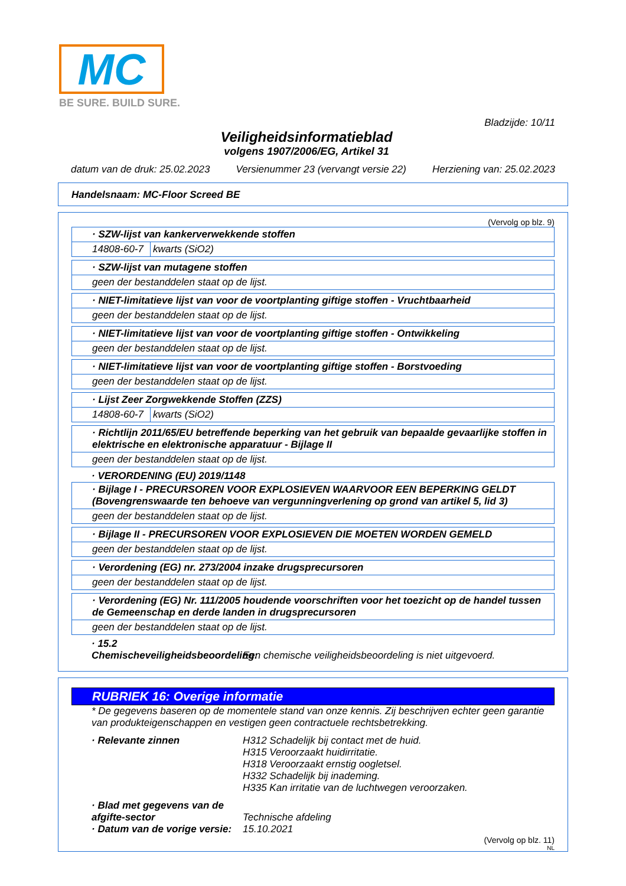MC
BE SURE. BUILD SURE.
Bladzijde: 10/11
Veiligheidsinformatieblad
volgens 1907/2006/EG, Artikel 31
datum van de druk: 25.02.2023 Versienummer 23 (vervangt versie 22) Herziening van: 25.02.2023
Handelsnaam: MC-Floor Screed BE
(Vervolg op blz. 9)
| · SZW-lijst van kankerverwekkende stoffen | |
| 14808-60-7 | kwarts (SiO2) |
| · SZW-lijst van mutagene stoffen |
| geen der bestanddelen staat op de lijst. |
| · NIET-limitatieve lijst van voor de voortplanting giftige stoffen - Vruchtbaarheid |
| geen der bestanddelen staat op de lijst. |
| · NIET-limitatieve lijst van voor de voortplanting giftige stoffen - Ontwikkeling |
| geen der bestanddelen staat op de lijst. |
| · NIET-limitatieve lijst van voor de voortplanting giftige stoffen - Borstvoeding |
| geen der bestanddelen staat op de lijst. |
| · Lijst Zeer Zorgwekkende Stoffen (ZZS) | |
| 14808-60-7 | kwarts (SiO2) |
| · Richtlijn 2011/65/EU betreffende beperking van het gebruik van bepaalde gevaarlijke stoffen in elektrische en elektronische apparatuur - Bijlage II |
| geen der bestanddelen staat op de lijst. |
· VERORDENING (EU) 2019/1148
| · Bijlage I - PRECURSOREN VOOR EXPLOSIEVEN WAARVOOR EEN BEPERKING GELDT (Bovengrenswaarde ten behoeve van vergunningverlening op grond van artikel 5, lid 3) |
| geen der bestanddelen staat op de lijst. |
| · Bijlage II - PRECURSOREN VOOR EXPLOSIEVEN DIE MOETEN WORDEN GEMELD |
| geen der bestanddelen staat op de lijst. |
| · Verordening (EG) nr. 273/2004 inzake drugsprecursoren |
| geen der bestanddelen staat op de lijst. |
| · Verordening (EG) Nr. 111/2005 houdende voorschriften voor het toezicht op de handel tussen de Gemeenschap en derde landen in drugsprecursoren |
| geen der bestanddelen staat op de lijst. |
· 15.2 Chemischeveiligheidsbeoordeling:
Een chemische veiligheidsbeoordeling is niet uitgevoerd.
RUBRIEK 16: Overige informatie
* De gegevens baseren op de momentele stand van onze kennis. Zij beschrijven echter geen garantie van produkteigenschappen en vestigen geen contractuele rechtsbetrekking.
· Relevante zinnen H312 Schadelijk bij contact met de huid.
H315 Veroorzaakt huidirritatie.
H318 Veroorzaakt ernstig oogletsel.
H332 Schadelijk bij inademing.
H335 Kan irritatie van de luchtwegen veroorzaken.
· Blad met gegevens van de afgifte-sector
Technische afdeling
· Datum van de vorige versie:
15.10.2021
(Vervolg op blz. 11)
NL